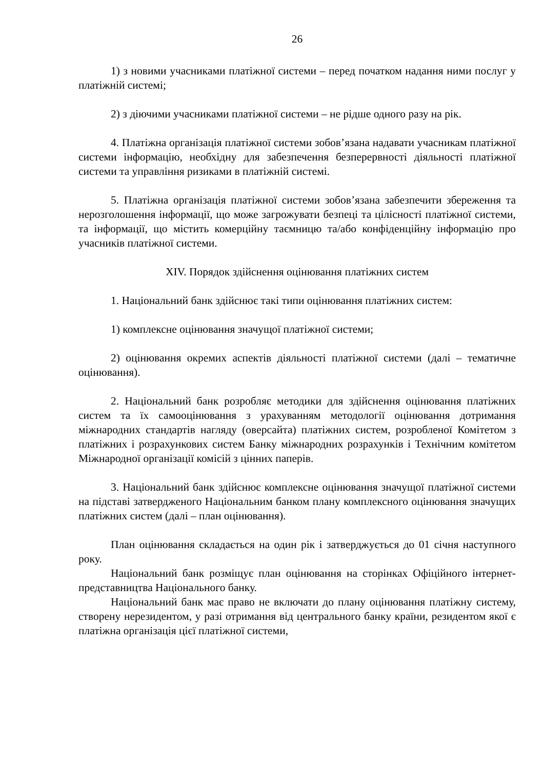26
1) з новими учасниками платіжної системи – перед початком надання ними послуг у платіжній системі;
2) з діючими учасниками платіжної системи – не рідше одного разу на рік.
4. Платіжна організація платіжної системи зобов’язана надавати учасникам платіжної системи інформацію, необхідну для забезпечення безперервності діяльності платіжної системи та управління ризиками в платіжній системі.
5. Платіжна організація платіжної системи зобов’язана забезпечити збереження та нерозголошення інформації, що може загрожувати безпеці та цілісності платіжної системи, та інформації, що містить комерційну таємницю та/або конфіденційну інформацію про учасників платіжної системи.
XIV. Порядок здійснення оцінювання платіжних систем
1. Національний банк здійснює такі типи оцінювання платіжних систем:
1) комплексне оцінювання значущої платіжної системи;
2) оцінювання окремих аспектів діяльності платіжної системи (далі – тематичне оцінювання).
2. Національний банк розробляє методики для здійснення оцінювання платіжних систем та їх самооцінювання з урахуванням методології оцінювання дотримання міжнародних стандартів нагляду (оверсайта) платіжних систем, розробленої Комітетом з платіжних і розрахункових систем Банку міжнародних розрахунків і Технічним комітетом Міжнародної організації комісій з цінних паперів.
3. Національний банк здійснює комплексне оцінювання значущої платіжної системи на підставі затвердженого Національним банком плану комплексного оцінювання значущих платіжних систем (далі – план оцінювання).
План оцінювання складається на один рік і затверджується до 01 січня наступного року.
Національний банк розміщує план оцінювання на сторінках Офіційного інтернет-представництва Національного банку.
Національний банк має право не включати до плану оцінювання платіжну систему, створену нерезидентом, у разі отримання від центрального банку країни, резидентом якої є платіжна організація цієї платіжної системи,